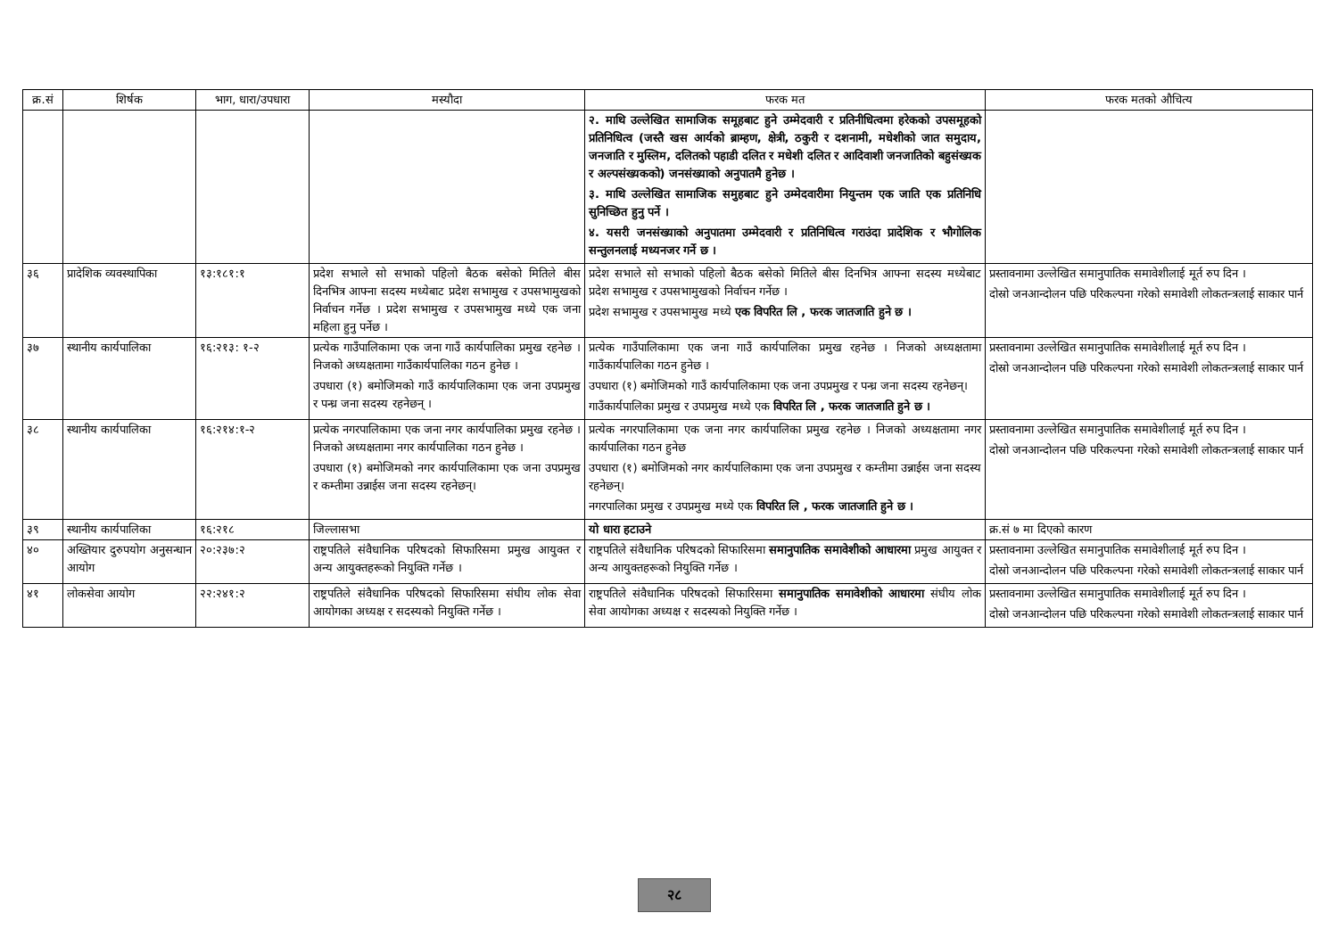| क्र.सं | शिर्षक | भाग, धारा/उपधारा | मस्यौदा | फरक मत | फरक मतको औचित्य |
| --- | --- | --- | --- | --- | --- |
| | | | | २. माथि उल्लेखित सामाजिक समूहबाट हुने उम्मेदवारी र प्रतिनीधित्वमा हरेकको उपसमूहको प्रतिनिधित्व (जस्तै खस आर्यको ब्राम्हण, क्षेत्री, ठकुरी र दशनामी, मधेशीको जात समुदाय, जनजाति र मुस्लिम, दलितको पहाडी दलित र मधेशी दलित र आदिवाशी जनजातिको बहुसंख्यक र अल्पसंख्यकको) जनसंख्याको अनुपातमै हुनेछ । ३. माथि उल्लेखित सामाजिक समुहबाट हुने उम्मेदवारीमा नियुन्तम एक जाति एक प्रतिनिधि सुनिच्छित हुनु पर्ने । ४. यसरी जनसंख्याको अनुपातमा उम्मेदवारी र प्रतिनिधित्व गराउंदा प्रादेशिक र भौगोलिक सन्तुलनलाई मध्यनजर गर्ने छ । | |
| ३६ | प्रादेशिक व्यवस्थापिका | १३:१८१:१ | प्रदेश सभाले सो सभाको पहिलो बैठक बसेको मितिले बीस दिनभित्र आफ्ना सदस्य मध्येबाट प्रदेश सभामुख र उपसभामुखको निर्वाचन गर्नेछ । प्रदेश सभामुख र उपसभामुख मध्ये एक जना महिला हुनु पर्नेछ । | प्रदेश सभाले सो सभाको पहिलो बैठक बसेको मितिले बीस दिनभित्र आफ्ना सदस्य मध्येबाट प्रदेश सभामुख र उपसभामुखको निर्वाचन गर्नेछ । प्रदेश सभामुख र उपसभामुख मध्ये एक विपरित लि , फरक जातजाति हुने छ । | प्रस्तावनामा उल्लेखित समानुपातिक समावेशीलाई मूर्त रुप दिन । दोस्रो जनआन्दोलन पछि परिकल्पना गरेको समावेशी लोकतन्त्रलाई साकार पार्न |
| ३७ | स्थानीय कार्यपालिका | १६:२१३: १-२ | प्रत्येक गाउँपालिकामा एक जना गाउँ कार्यपालिका प्रमुख रहनेछ । निजको अध्यक्षतामा गाउँकार्यपालिका गठन हुनेछ । उपधारा (१) बमोजिमको गाउँ कार्यपालिकामा एक जना उपप्रमुख र पन्ध्र जना सदस्य रहनेछन् । | प्रत्येक गाउँपालिकामा एक जना गाउँ कार्यपालिका प्रमुख रहनेछ । निजको अध्यक्षतामा गाउँकार्यपालिका गठन हुनेछ । उपधारा (१) बमोजिमको गाउँ कार्यपालिकामा एक जना उपप्रमुख र पन्ध्र जना सदस्य रहनेछन्। गाउँकार्यपालिका प्रमुख र उपप्रमुख मध्ये एक विपरित लि , फरक जातजाति हुने छ । | प्रस्तावनामा उल्लेखित समानुपातिक समावेशीलाई मूर्त रुप दिन । दोस्रो जनआन्दोलन पछि परिकल्पना गरेको समावेशी लोकतन्त्रलाई साकार पार्न |
| ३८ | स्थानीय कार्यपालिका | १६:२१४:१-२ | प्रत्येक नगरपालिकामा एक जना नगर कार्यपालिका प्रमुख रहनेछ । निजको अध्यक्षतामा नगर कार्यपालिका गठन हुनेछ । उपधारा (१) बमोजिमको नगर कार्यपालिकामा एक जना उपप्रमुख र कम्तीमा उन्नाईस जना सदस्य रहनेछन्। | प्रत्येक नगरपालिकामा एक जना नगर कार्यपालिका प्रमुख रहनेछ । निजको अध्यक्षतामा नगर कार्यपालिका गठन हुनेछ उपधारा (१) बमोजिमको नगर कार्यपालिकामा एक जना उपप्रमुख र कम्तीमा उन्नाईस जना सदस्य रहनेछन्। नगरपालिका प्रमुख र उपप्रमुख मध्ये एक विपरित लि , फरक जातजाति हुने छ । | प्रस्तावनामा उल्लेखित समानुपातिक समावेशीलाई मूर्त रुप दिन । दोस्रो जनआन्दोलन पछि परिकल्पना गरेको समावेशी लोकतन्त्रलाई साकार पार्न |
| ३९ | स्थानीय कार्यपालिका | १६:२१८ | जिल्लासभा | यो धारा हटाउने | क्र.सं ७ मा दिएको कारण |
| ४० | अख्तियार दुरुपयोग अनुसन्धान आयोग | २०:२३७:२ | राष्ट्रपतिले संवैधानिक परिषदको सिफारिसमा प्रमुख आयुक्त र अन्य आयुक्तहरूको नियुक्ति गर्नेछ । | राष्ट्रपतिले संवैधानिक परिषदको सिफारिसमा समानुपातिक समावेशीको आधारमा प्रमुख आयुक्त र अन्य आयुक्तहरूको नियुक्ति गर्नेछ । | प्रस्तावनामा उल्लेखित समानुपातिक समावेशीलाई मूर्त रुप दिन । दोस्रो जनआन्दोलन पछि परिकल्पना गरेको समावेशी लोकतन्त्रलाई साकार पार्न |
| ४१ | लोकसेवा आयोग | २२:२४१:२ | राष्ट्रपतिले संवैधानिक परिषदको सिफारिसमा संघीय लोक सेवा आयोगका अध्यक्ष र सदस्यको नियुक्ति गर्नेछ । | राष्ट्रपतिले संवैधानिक परिषदको सिफारिसमा समानुपातिक समावेशीको आधारमा संघीय लोक सेवा आयोगका अध्यक्ष र सदस्यको नियुक्ति गर्नेछ । | प्रस्तावनामा उल्लेखित समानुपातिक समावेशीलाई मूर्त रुप दिन । दोस्रो जनआन्दोलन पछि परिकल्पना गरेको समावेशी लोकतन्त्रलाई साकार पार्न |
२८